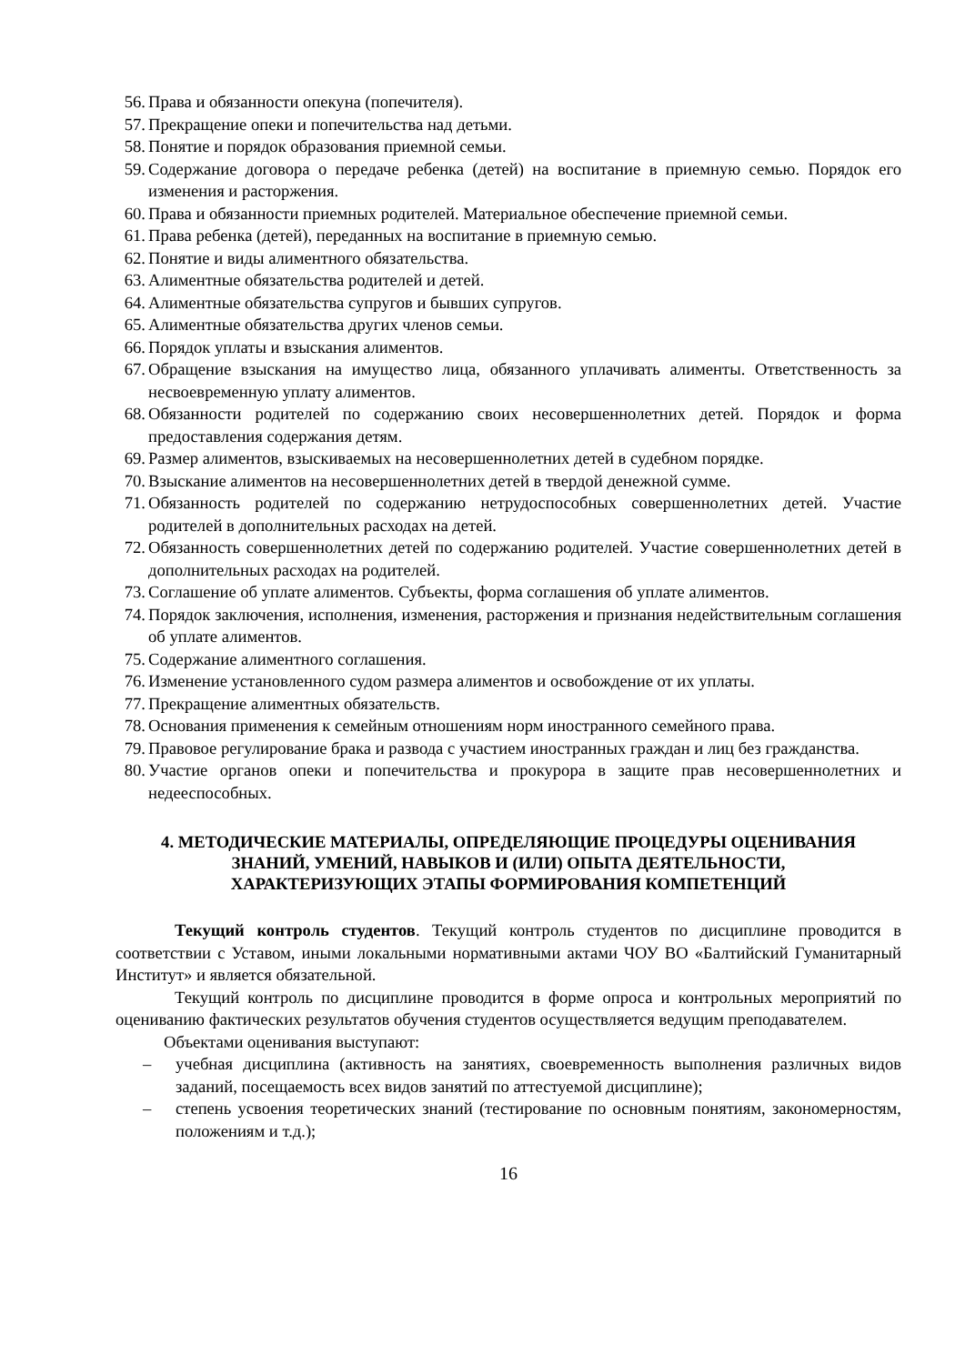56. Права и обязанности опекуна (попечителя).
57. Прекращение опеки и попечительства над детьми.
58. Понятие и порядок образования приемной семьи.
59. Содержание договора о передаче ребенка (детей) на воспитание в приемную семью. Порядок его изменения и расторжения.
60. Права и обязанности приемных родителей. Материальное обеспечение приемной семьи.
61. Права ребенка (детей), переданных на воспитание в приемную семью.
62. Понятие и виды алиментного обязательства.
63. Алиментные обязательства родителей и детей.
64. Алиментные обязательства супругов и бывших супругов.
65. Алиментные обязательства других членов семьи.
66. Порядок уплаты и взыскания алиментов.
67. Обращение взыскания на имущество лица, обязанного уплачивать алименты. Ответственность за несвоевременную уплату алиментов.
68. Обязанности родителей по содержанию своих несовершеннолетних детей. Порядок и форма предоставления содержания детям.
69. Размер алиментов, взыскиваемых на несовершеннолетних детей в судебном порядке.
70. Взыскание алиментов на несовершеннолетних детей в твердой денежной сумме.
71. Обязанность родителей по содержанию нетрудоспособных совершеннолетних детей. Участие родителей в дополнительных расходах на детей.
72. Обязанность совершеннолетних детей по содержанию родителей. Участие совершеннолетних детей в дополнительных расходах на родителей.
73. Соглашение об уплате алиментов. Субъекты, форма соглашения об уплате алиментов.
74. Порядок заключения, исполнения, изменения, расторжения и признания недействительным соглашения об уплате алиментов.
75. Содержание алиментного соглашения.
76. Изменение установленного судом размера алиментов и освобождение от их уплаты.
77. Прекращение алиментных обязательств.
78. Основания применения к семейным отношениям норм иностранного семейного права.
79. Правовое регулирование брака и развода с участием иностранных граждан и лиц без гражданства.
80. Участие органов опеки и попечительства и прокурора в защите прав несовершеннолетних и недееспособных.
4. МЕТОДИЧЕСКИЕ МАТЕРИАЛЫ, ОПРЕДЕЛЯЮЩИЕ ПРОЦЕДУРЫ ОЦЕНИВАНИЯ ЗНАНИЙ, УМЕНИЙ, НАВЫКОВ И (ИЛИ) ОПЫТА ДЕЯТЕЛЬНОСТИ, ХАРАКТЕРИЗУЮЩИХ ЭТАПЫ ФОРМИРОВАНИЯ КОМПЕТЕНЦИЙ
Текущий контроль студентов. Текущий контроль студентов по дисциплине проводится в соответствии с Уставом, иными локальными нормативными актами ЧОУ ВО «Балтийский Гуманитарный Институт» и является обязательной.
Текущий контроль по дисциплине проводится в форме опроса и контрольных мероприятий по оцениванию фактических результатов обучения студентов осуществляется ведущим преподавателем.
Объектами оценивания выступают:
– учебная дисциплина (активность на занятиях, своевременность выполнения различных видов заданий, посещаемость всех видов занятий по аттестуемой дисциплине);
– степень усвоения теоретических знаний (тестирование по основным понятиям, закономерностям, положениям и т.д.);
16